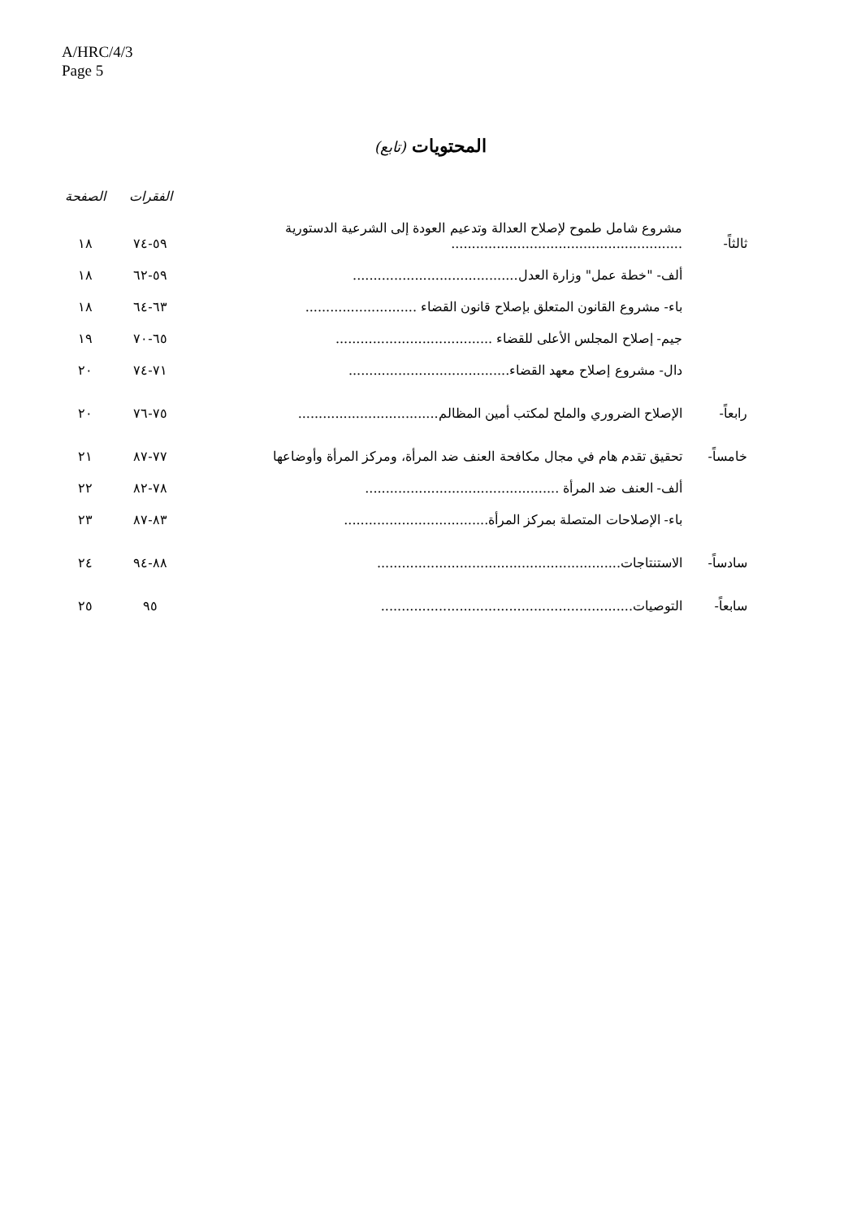A/HRC/4/3
Page 5
المحتويات (تابع)
| | | | الفقرات | الصفحة |
| --- | --- | --- | --- | --- |
| ثالثاً- | مشروع شامل طموح لإصلاح العدالة وتدعيم العودة إلى الشرعية الدستورية ........................................................ | | ٥٩-٧٤ | ١٨ |
| | ألف- "خطة عمل" وزارة العدل........................................ | | ٥٩-٦٢ | ١٨ |
| | باء- مشروع القانون المتعلق بإصلاح قانون القضاء ........................... | | ٦٣-٦٤ | ١٨ |
| | جيم- إصلاح المجلس الأعلى للقضاء ...................................... | | ٦٥-٧٠ | ١٩ |
| | دال- مشروع إصلاح معهد القضاء....................................... | | ٧١-٧٤ | ٢٠ |
| رابعاً- | الإصلاح الضروري والملح لمكتب أمين المظالم.................................. | | ٧٥-٧٦ | ٢٠ |
| خامساً- | تحقيق تقدم هام في مجال مكافحة العنف ضد المرأة، ومركز المرأة وأوضاعها | | ٧٧-٨٧ | ٢١ |
| | ألف- العنف ضد المرأة ............................................... | | ٧٨-٨٢ | ٢٢ |
| | باء- الإصلاحات المتصلة بمركز المرأة................................... | | ٨٣-٨٧ | ٢٣ |
| سادساً- | الاستنتاجات........................................................... | | ٨٨-٩٤ | ٢٤ |
| سابعاً- | التوصيات............................................................. | | ٩٥ | ٢٥ |